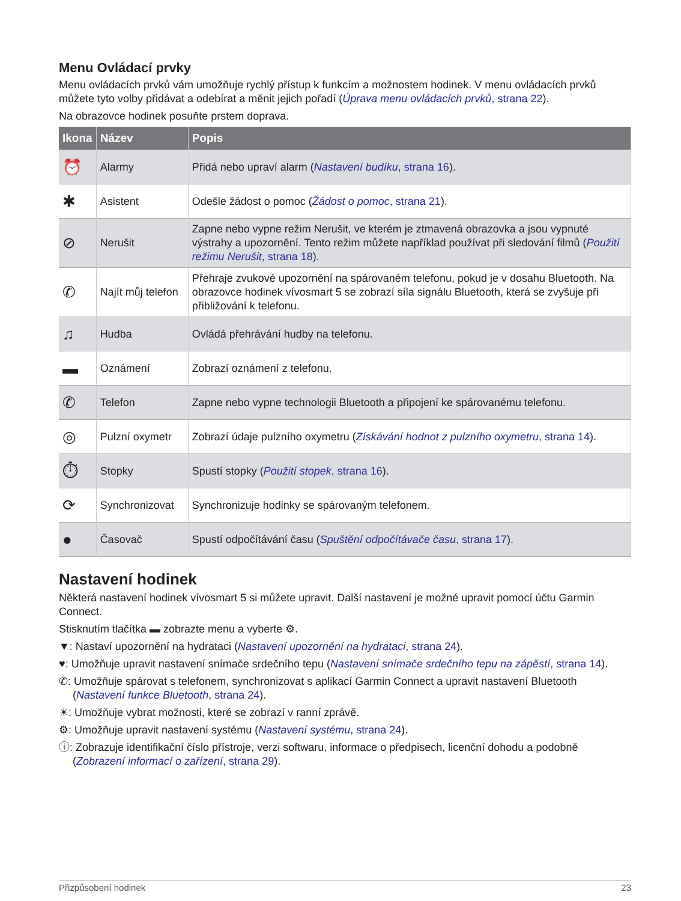Menu Ovládací prvky
Menu ovládacích prvků vám umožňuje rychlý přístup k funkcím a možnostem hodinek. V menu ovládacích prvků můžete tyto volby přidávat a odebírat a měnit jejich pořadí (Úprava menu ovládacích prvků, strana 22).
Na obrazovce hodinek posuňte prstem doprava.
| Ikona | Název | Popis |
| --- | --- | --- |
| ⏰ | Alarmy | Přidá nebo upraví alarm ( Nastavení budíku , strana 16 ). |
| ✱ | Asistent | Odešle žádost o pomoc ( Žádost o pomoc , strana 21 ). |
| ⊘ | Nerušit | Zapne nebo vypne režim Nerušit, ve kterém je ztmavená obrazovka a jsou vypnuté výstrahy a upozornění. Tento režim můžete například používat při sledování filmů ( Použití režimu Nerušit , strana 18 ). |
| ✆ | Najít můj telefon | Přehraje zvukové upozornění na spárovaném telefonu, pokud je v dosahu Bluetooth. Na obrazovce hodinek vívosmart 5 se zobrazí síla signálu Bluetooth, která se zvyšuje při přibližování k telefonu. |
| ♫ | Hudba | Ovládá přehrávání hudby na telefonu. |
| ▬ | Oznámení | Zobrazí oznámení z telefonu. |
| ✆ | Telefon | Zapne nebo vypne technologii Bluetooth a připojení ke spárovanému telefonu. |
| ◎ | Pulzní oxymetr | Zobrazí údaje pulzního oxymetru ( Získávání hodnot z pulzního oxymetru , strana 14 ). |
| ⏱ | Stopky | Spustí stopky ( Použití stopek , strana 16 ). |
| ⟳ | Synchronizovat | Synchronizuje hodinky se spárovaným telefonem. |
| ● | Časovač | Spustí odpočítávání času ( Spuštění odpočítávače času , strana 17 ). |
Nastavení hodinek
Některá nastavení hodinek vívosmart 5 si můžete upravit. Další nastavení je možné upravit pomocí účtu Garmin Connect.
Stisknutím tlačítka ▬ zobrazte menu a vyberte ⚙.
▼: Nastaví upozornění na hydrataci (Nastavení upozornění na hydrataci, strana 24).
♥: Umožňuje upravit nastavení snímače srdečního tepu (Nastavení snímače srdečního tepu na zápěstí, strana 14).
✆: Umožňuje spárovat s telefonem, synchronizovat s aplikací Garmin Connect a upravit nastavení Bluetooth (Nastavení funkce Bluetooth, strana 24).
☀: Umožňuje vybrat možnosti, které se zobrazí v ranní zprávě.
⚙: Umožňuje upravit nastavení systému (Nastavení systému, strana 24).
ⓘ: Zobrazuje identifikační číslo přístroje, verzi softwaru, informace o předpisech, licenční dohodu a podobně (Zobrazení informací o zařízení, strana 29).
Přizpůsobení hodinek 23